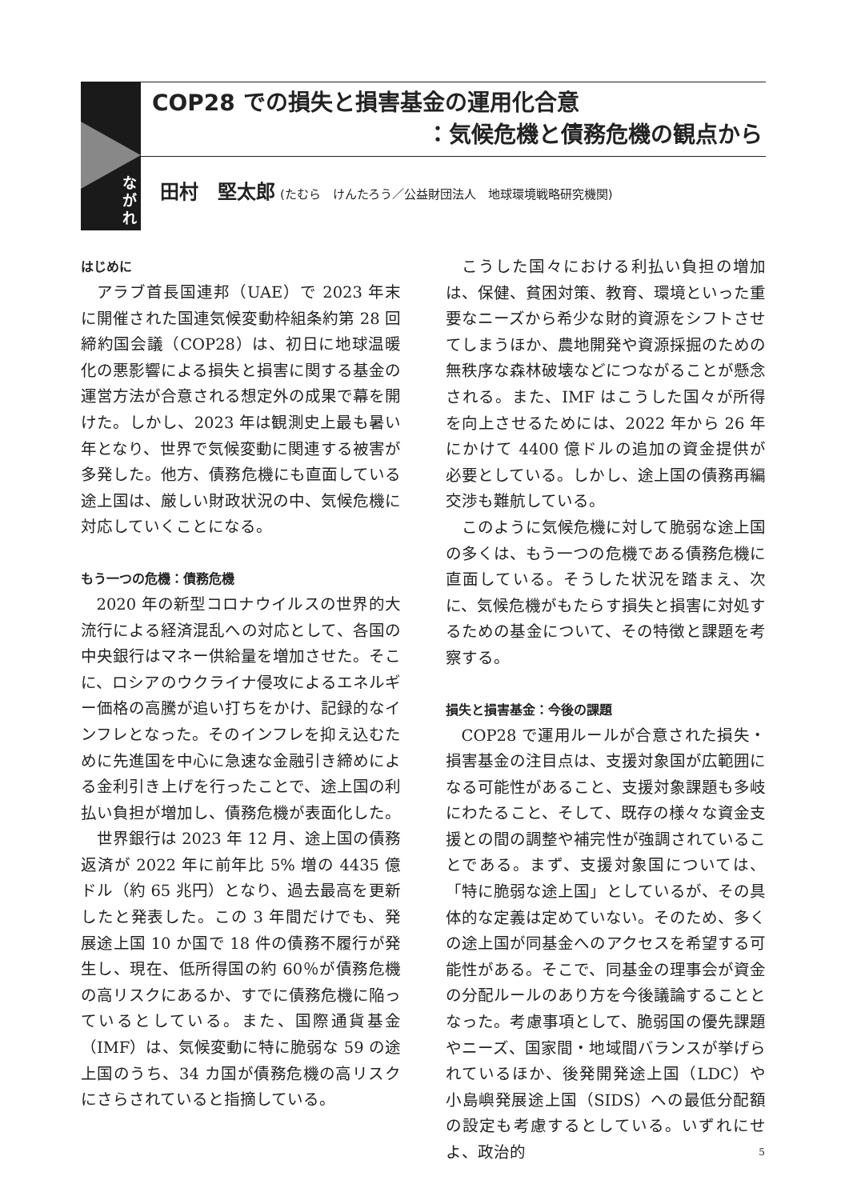COP28 での損失と損害基金の運用化合意
：気候危機と債務危機の観点から
な
が
れ
田村　堅太郎 (たむら　けんたろう／公益財団法人　地球環境戦略研究機関)
はじめに
アラブ首長国連邦（UAE）で 2023 年末に開催された国連気候変動枠組条約第 28 回締約国会議（COP28）は、初日に地球温暖化の悪影響による損失と損害に関する基金の運営方法が合意される想定外の成果で幕を開けた。しかし、2023 年は観測史上最も暑い年となり、世界で気候変動に関連する被害が多発した。他方、債務危機にも直面している途上国は、厳しい財政状況の中、気候危機に対応していくことになる。
もう一つの危機：債務危機
2020 年の新型コロナウイルスの世界的大流行による経済混乱への対応として、各国の中央銀行はマネー供給量を増加させた。そこに、ロシアのウクライナ侵攻によるエネルギー価格の高騰が追い打ちをかけ、記録的なインフレとなった。そのインフレを抑え込むために先進国を中心に急速な金融引き締めによる金利引き上げを行ったことで、途上国の利払い負担が増加し、債務危機が表面化した。
世界銀行は 2023 年 12 月、途上国の債務返済が 2022 年に前年比 5% 増の 4435 億ドル（約 65 兆円）となり、過去最高を更新したと発表した。この 3 年間だけでも、発展途上国 10 か国で 18 件の債務不履行が発生し、現在、低所得国の約 60％が債務危機の高リスクにあるか、すでに債務危機に陥っているとしている。また、国際通貨基金（IMF）は、気候変動に特に脆弱な 59 の途上国のうち、34 カ国が債務危機の高リスクにさらされていると指摘している。
こうした国々における利払い負担の増加は、保健、貧困対策、教育、環境といった重要なニーズから希少な財的資源をシフトさせてしまうほか、農地開発や資源採掘のための無秩序な森林破壊などにつながることが懸念される。また、IMF はこうした国々が所得を向上させるためには、2022 年から 26 年にかけて 4400 億ドルの追加の資金提供が必要としている。しかし、途上国の債務再編交渉も難航している。
このように気候危機に対して脆弱な途上国の多くは、もう一つの危機である債務危機に直面している。そうした状況を踏まえ、次に、気候危機がもたらす損失と損害に対処するための基金について、その特徴と課題を考察する。
損失と損害基金：今後の課題
COP28 で運用ルールが合意された損失・損害基金の注目点は、支援対象国が広範囲になる可能性があること、支援対象課題も多岐にわたること、そして、既存の様々な資金支援との間の調整や補完性が強調されていることである。まず、支援対象国については、「特に脆弱な途上国」としているが、その具体的な定義は定めていない。そのため、多くの途上国が同基金へのアクセスを希望する可能性がある。そこで、同基金の理事会が資金の分配ルールのあり方を今後議論することとなった。考慮事項として、脆弱国の優先課題やニーズ、国家間・地域間バランスが挙げられているほか、後発開発途上国（LDC）や小島嶼発展途上国（SIDS）への最低分配額の設定も考慮するとしている。いずれにせよ、政治的
5